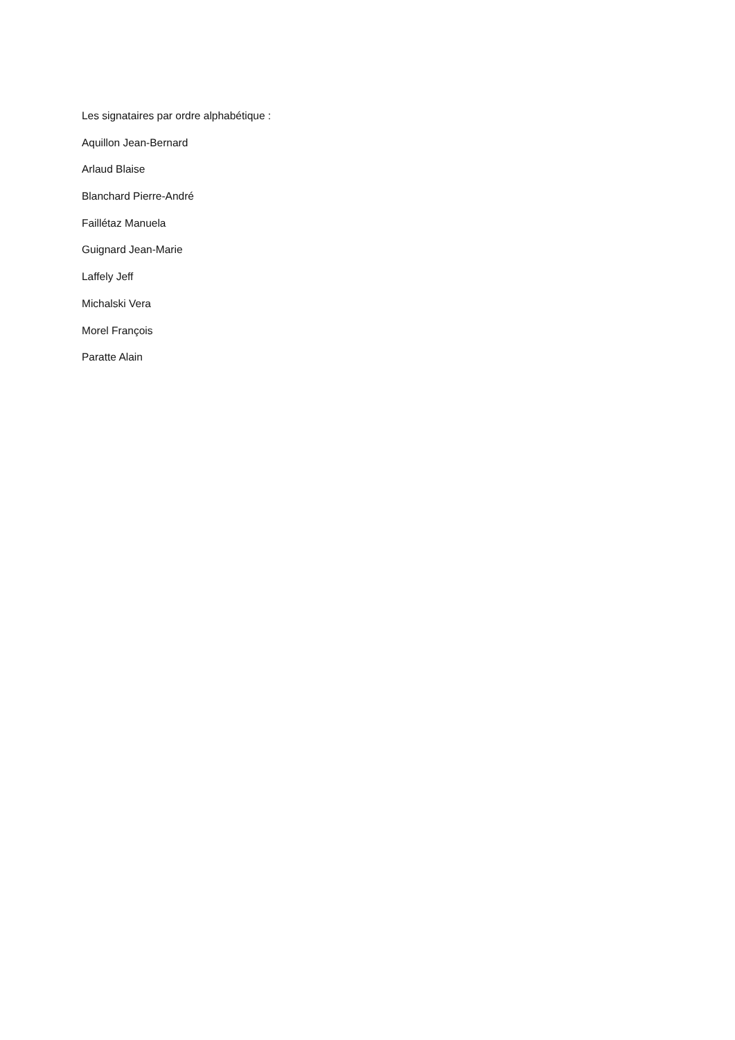Les signataires par ordre alphabétique :
Aquillon Jean-Bernard
Arlaud Blaise
Blanchard Pierre-André
Faillétaz Manuela
Guignard Jean-Marie
Laffely Jeff
Michalski Vera
Morel François
Paratte Alain